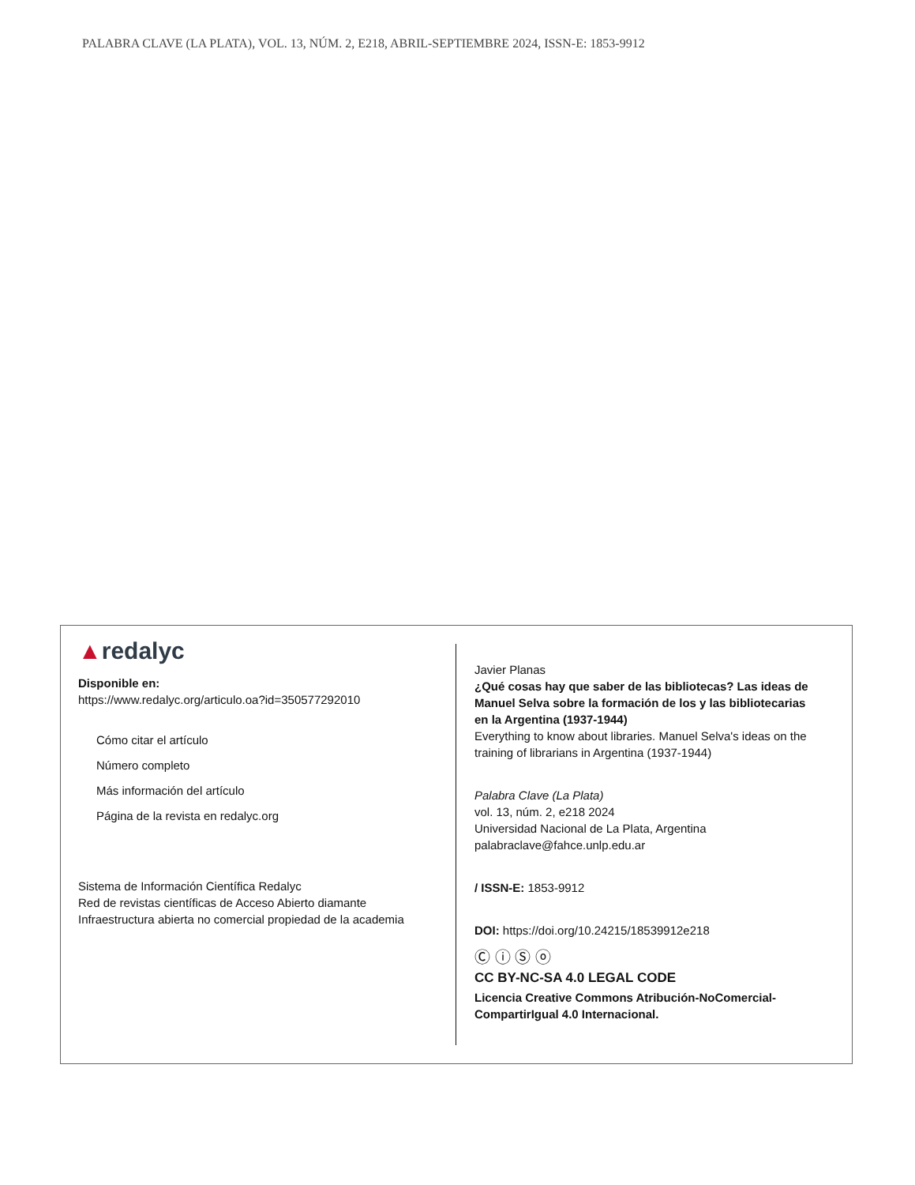PALABRA CLAVE (LA PLATA), VOL. 13, NÚM. 2, E218, ABRIL-SEPTIEMBRE 2024, ISSN-E: 1853-9912
▲redalyc
Disponible en:
https://www.redalyc.org/articulo.oa?id=350577292010
Cómo citar el artículo
Número completo
Más información del artículo
Página de la revista en redalyc.org
Sistema de Información Científica Redalyc
Red de revistas científicas de Acceso Abierto diamante
Infraestructura abierta no comercial propiedad de la academia
Javier Planas
¿Qué cosas hay que saber de las bibliotecas? Las ideas de Manuel Selva sobre la formación de los y las bibliotecarias en la Argentina (1937-1944)
Everything to know about libraries. Manuel Selva's ideas on the training of librarians in Argentina (1937-1944)
Palabra Clave (La Plata)
vol. 13, núm. 2, e218 2024
Universidad Nacional de La Plata, Argentina
palabraclave@fahce.unlp.edu.ar
/ ISSN-E: 1853-9912
DOI: https://doi.org/10.24215/18539912e218
Ⓒ ⓘ Ⓢ ⓞ
CC BY-NC-SA 4.0 LEGAL CODE
Licencia Creative Commons Atribución-NoComercial-CompartirIgual 4.0 Internacional.